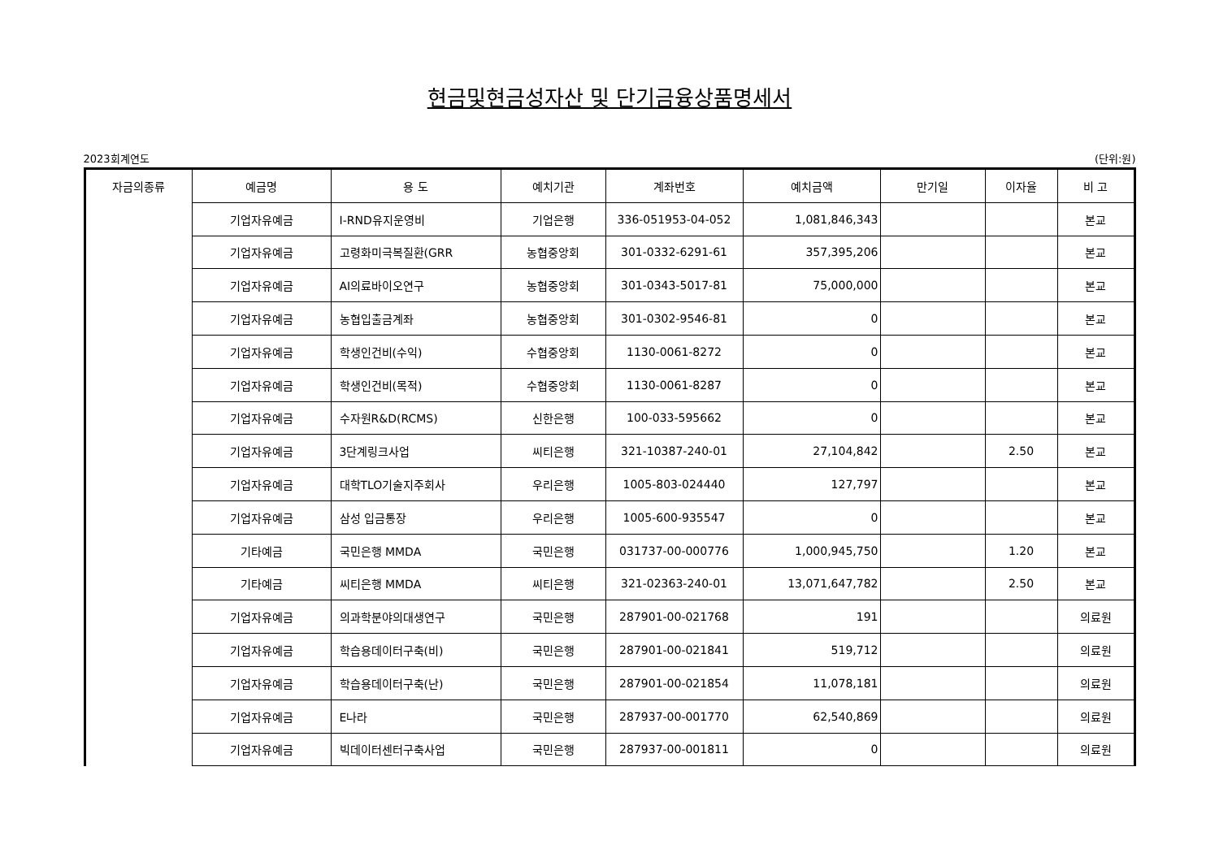현금및현금성자산 및 단기금융상품명세서
2023회계연도 (단위:원)
| 자금의종류 | 예금명 | 용 도 | 예치기관 | 계좌번호 | 예치금액 | 만기일 | 이자율 | 비 고 |
| --- | --- | --- | --- | --- | --- | --- | --- | --- |
| | 기업자유예금 | I-RND유지운영비 | 기업은행 | 336-051953-04-052 | 1,081,846,343 | | | 본교 |
| | 기업자유예금 | 고령화미극복질환(GRR | 농협중앙회 | 301-0332-6291-61 | 357,395,206 | | | 본교 |
| | 기업자유예금 | AI의료바이오연구 | 농협중앙회 | 301-0343-5017-81 | 75,000,000 | | | 본교 |
| | 기업자유예금 | 농협입출금계좌 | 농협중앙회 | 301-0302-9546-81 | 0 | | | 본교 |
| | 기업자유예금 | 학생인건비(수익) | 수협중앙회 | 1130-0061-8272 | 0 | | | 본교 |
| | 기업자유예금 | 학생인건비(목적) | 수협중앙회 | 1130-0061-8287 | 0 | | | 본교 |
| | 기업자유예금 | 수자원R&D(RCMS) | 신한은행 | 100-033-595662 | 0 | | | 본교 |
| | 기업자유예금 | 3단계링크사업 | 씨티은행 | 321-10387-240-01 | 27,104,842 | | 2.50 | 본교 |
| | 기업자유예금 | 대학TLO기술지주회사 | 우리은행 | 1005-803-024440 | 127,797 | | | 본교 |
| | 기업자유예금 | 삼성 입금통장 | 우리은행 | 1005-600-935547 | 0 | | | 본교 |
| | 기타예금 | 국민은행 MMDA | 국민은행 | 031737-00-000776 | 1,000,945,750 | | 1.20 | 본교 |
| | 기타예금 | 씨티은행 MMDA | 씨티은행 | 321-02363-240-01 | 13,071,647,782 | | 2.50 | 본교 |
| | 기업자유예금 | 의과학분야의대생연구 | 국민은행 | 287901-00-021768 | 191 | | | 의료원 |
| | 기업자유예금 | 학습용데이터구축(비) | 국민은행 | 287901-00-021841 | 519,712 | | | 의료원 |
| | 기업자유예금 | 학습용데이터구축(난) | 국민은행 | 287901-00-021854 | 11,078,181 | | | 의료원 |
| | 기업자유예금 | E나라 | 국민은행 | 287937-00-001770 | 62,540,869 | | | 의료원 |
| | 기업자유예금 | 빅데이터센터구축사업 | 국민은행 | 287937-00-001811 | 0 | | | 의료원 |